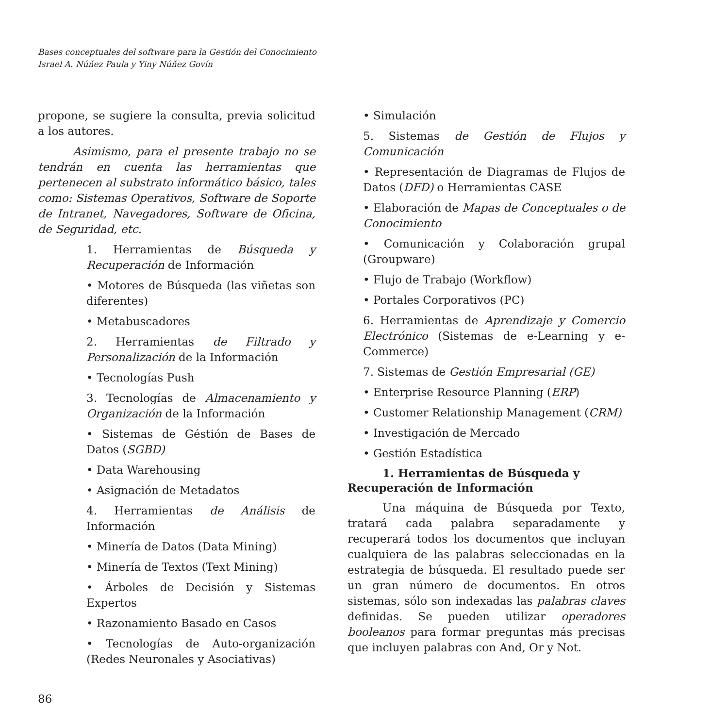Bases conceptuales del software para la Gestión del Conocimiento
Israel A. Núñez Paula y Yiny Núñez Govín
propone, se sugiere la consulta, previa solicitud a los autores.
Asimismo, para el presente trabajo no se tendrán en cuenta las herramientas que pertenecen al substrato informático básico, tales como: Sistemas Operativos, Software de Soporte de Intranet, Navegadores, Software de Oficina, de Seguridad, etc.
1. Herramientas de Búsqueda y Recuperación de Información
• Motores de Búsqueda (las viñetas son diferentes)
• Metabuscadores
2. Herramientas de Filtrado y Personalización de la Información
• Tecnologías Push
3. Tecnologías de Almacenamiento y Organización de la Información
• Sistemas de Géstión de Bases de Datos (SGBD)
• Data Warehousing
• Asignación de Metadatos
4. Herramientas de Análisis de Información
• Minería de Datos (Data Mining)
• Minería de Textos (Text Mining)
• Árboles de Decisión y Sistemas Expertos
• Razonamiento Basado en Casos
• Tecnologías de Auto-organización (Redes Neuronales y Asociativas)
86
• Simulación
5. Sistemas de Gestión de Flujos y Comunicación
• Representación de Diagramas de Flujos de Datos (DFD) o Herramientas CASE
• Elaboración de Mapas de Conceptuales o de Conocimiento
• Comunicación y Colaboración grupal (Groupware)
• Flujo de Trabajo (Workflow)
• Portales Corporativos (PC)
6. Herramientas de Aprendizaje y Comercio Electrónico (Sistemas de e-Learning y e-Commerce)
7. Sistemas de Gestión Empresarial (GE)
• Enterprise Resource Planning (ERP)
• Customer Relationship Management (CRM)
• Investigación de Mercado
• Gestión Estadística
1. Herramientas de Búsqueda y Recuperación de Información
Una máquina de Búsqueda por Texto, tratará cada palabra separadamente y recuperará todos los documentos que incluyan cualquiera de las palabras seleccionadas en la estrategia de búsqueda. El resultado puede ser un gran número de documentos. En otros sistemas, sólo son indexadas las palabras claves definidas. Se pueden utilizar operadores booleanos para formar preguntas más precisas que incluyen palabras con And, Or y Not.